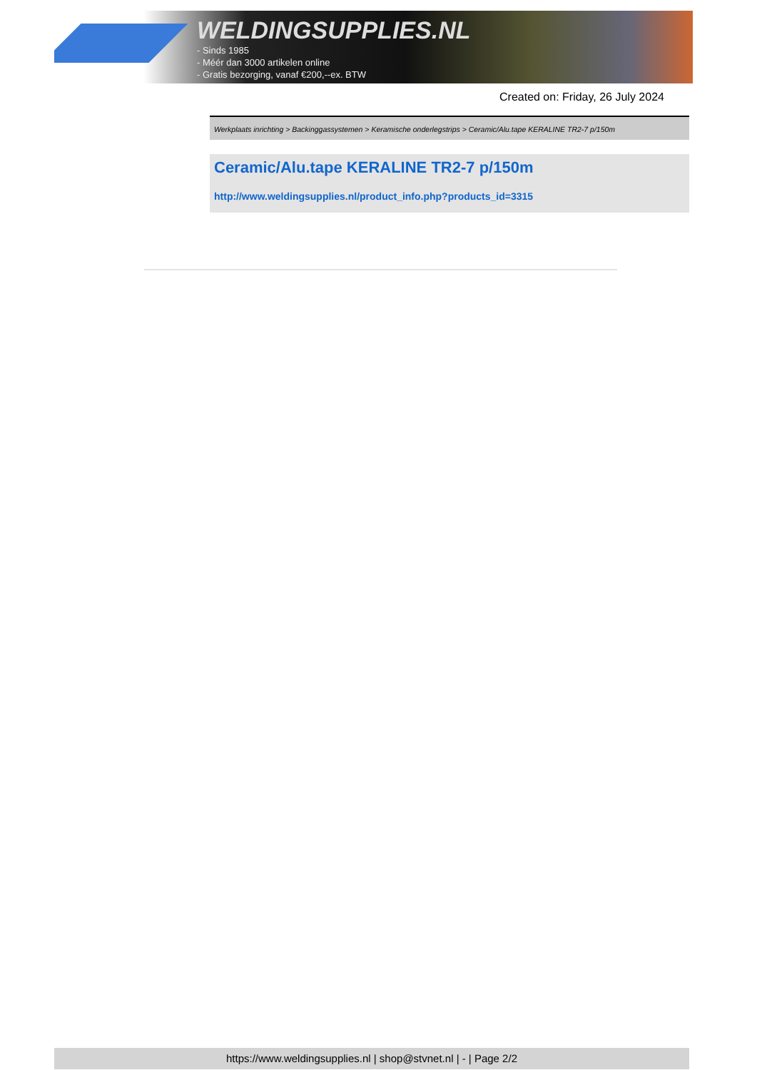WELDINGSUPPLIES.NL
- Sinds 1985
- Méér dan 3000 artikelen online
- Gratis bezorging, vanaf €200,--ex. BTW
Created on: Friday, 26 July 2024
Werkplaats inrichting > Backinggassystemen > Keramische onderlegstrips > Ceramic/Alu.tape KERALINE TR2-7 p/150m
Ceramic/Alu.tape KERALINE TR2-7 p/150m
http://www.weldingsupplies.nl/product_info.php?products_id=3315
https://www.weldingsupplies.nl | shop@stvnet.nl | - | Page 2/2